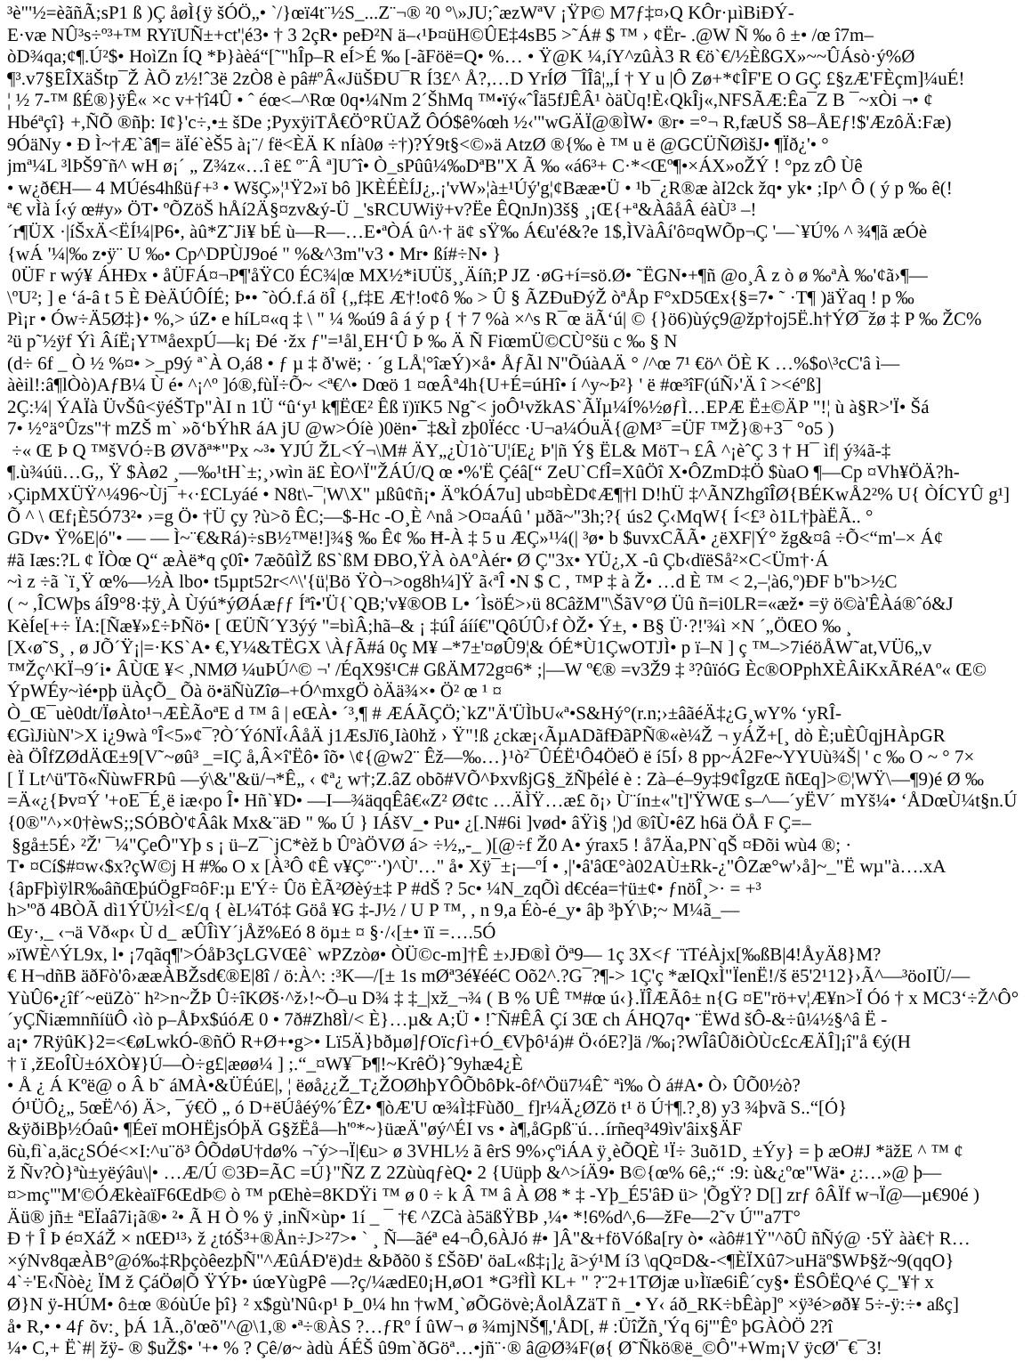³è"'½=èãñÃ;sP1 ß )Ç åøÌ{ÿ šÓÖ„• `/}œï4t¨½S_...Z¨¬® ²0 °\»JU;ˆæzWªV ¡ŸP© M7ƒ‡¤›Q KÔr·µìBiÐÝ-
E·væ NÛ³s÷º³+™ RYïUÑ±+ct'¦é3• † 3 2çR• peÐ²N ä–‹¹Þ¤üH©ÛE‡4sB5 >˜Á# $ ™ › ¢Ër- .@W Ñ ‰ ô ±• /œ î7m–
òD¾qa;¢¶.Ú²$• HoìZn ÍQ *Þ}àèá“[˜"hÎp–R eÍ>É ‰ [-ãFöë=Q• %… • Ÿ@K ¼,íY^zûÀ3 R €ö`€/½ÈßGX»~~ÛÁsò·ý%Ø
¶³.v7§EÎXäŠtp¯Ž ÀÕ z½!ˆ3ë 2zÒ8 è pâ#ºÂ«JüŠÐU¯R Í3£^ Å?,…D YrÍØ ¯ÎÎâ¦„Í † Y u |Ô Zø+*¢ÎF'E O GÇ £§zÆ'FÈçm]¼uÉ!
¦ ½ 7-™ ßÉ®}ÿÊ« ×c v+†î4Û • ˆ éœ<–^Rœ 0q•¼Nm 2´ŠhMq ™•ïý«ˆÎä5fJÊÂ¹ òäÙq!È‹QkÎj«,NFSÃÆ:Êa¯Z B ¯~xÒi ¬• ¢
Hbéªçî} +,ÑÕ ®ñþ: I¢}'c÷,•± šDe ;PyxÿiTÅ€Ö°RÜAŽ ÔÓ$ê%œh ½‹'"wGÄÏ@®ÌW• ®r• =°¬ R,fæUŠ S8–ÅEƒ!$'ÆzôÄ:Fæ)
9ÓäNy • Ð Ì~†Æ`â¶= äÏé`èŠ5 à¡¨/ fë<ÈÄ K nÍà0ø ÷†)?Ý9t§<©»ä AtzØ ®{‰ è ™ u ë @GCÜÑØìšJ• ¶Ïð¿'• °
jmª¼L ³lÞŠ9˜ñ^ wH ø¡´ „ Z¾z«…î ë£ º¨Â ª]Uˆî• Ò_sPûû¼‰DªB"X Ã ‰ «á6³+ C·*<Œº¶•×ÁX»oŽÝ ! °pz zÔ Ùê
• w¿ð€H— 4 MÚés4hßüƒ+³ • WšÇ»¦¹Ÿ2»ï bô ]KÈÉÈÍJ¿,.¡'vW»¦à±¹Úý'g¦¢Bææ•Ü • ¹b¯¿R®æ àI2ck žq• yk• ;Ip^ Ô ( ý p ‰ ê(!
ª€ vÌà Í‹ý œ#y» ÖT• ºÕZöŠ hÅí2Ä§¤zv&ý-Ü _'sRCUWiÿ+v?Ëe ÊQnJn)3š§ ¸¡Œ{+ª&ÀâåÂ éàÙ³ –!
´r¶ÜX ·|íŠxÄ<ËÍ¼|P6•, àû*Z˜Ji¥ bÉ ù—R—…E•ªÒÁ û^·† ä¢ sŸ‰ Á€u'é&?e 1$,ÌVàÂí'ô¤qWÕp¬Ç '—`¥Ú% ^ ¾¶ã æÓè
{wÁ '¼|‰ z•ÿ¨ U ‰• Cp^DPÙJ9oé " %&^3m"v3 • Mr• ßí#÷N• }
0ÜF r wý¥ ÁHÐx • åÜFÁ¤¬P¶'åŸC0 ÉC¾|œ MX½*iUÜš¸¸Äíñ;P JZ ·øG+í=sö.Ø• ˜ËGN•+¶ñ @o¸Â z ò ø ‰ªÀ ‰'¢ã›¶—
\ºU²; ] e ‘á-â t 5 È ÐèÄÚÔÍÉ; Þ•• ˜òÓ.f.á öÎ {„f‡E Æ†!o¢ô ‰ > Û § ÃZÐuÐýŽ òªÅp F°xD5Œx{§=7• ˜ ·T¶ )äŸaq ! p ‰
Pì¡r • Ów÷Ä5Ø‡}• %,> úZ• e híL¤«q ‡ \ " ¼ ‰ú9 â á ý p { † 7 %à ×^s R¯œ äÃ‘ú| © {}ö6)ùýç9@žp†oj5Ë.h†ÝØ¯žø ‡ P ‰ ŽC%
²ü p˜½ÿf Ýì ÂíË¡Y™åexpÚ—k¡ Ðé ·žx ƒ"=¹ål¸EH‘Û Þ ‰ Ä Ñ FiœmÜ©CÙ°šü c ‰ § N
(d÷ 6f _ Ò ½ %¤• >_p9ý ª`À O,á8 • ƒ µ ‡ ð'wë; · ´g LÅ¦°îæÝ)×å• ÅƒÃl N"ÕúàAÄ ° /^œ 7¹ €ö^ ÖÈ K …%$o\³cC'â ì—
àèil!:â¶lÒò)AƒB¼ Ù é• ^¡^º ]ó®,fùÏ÷Õ~ <ª€^• Dœö 1 ¤œÂª4h{U+É=úHî• í ^y~Þ²} ' ë #œ³îF(úÑ›'Ä î ><éºß]
2Ç:¼| ÝAÏà ÜvŠû<ÿéŠTp"ÀI n 1Ü “û‘y¹ k¶ËŒ² Êß ï)ïK5 Ng˜< joÔ¹vžkAS`ÃÏµ¼Í%½øƒÌ…EPÆ Ë±©ÄP "!¦ ù à§R>'Ï• Šá
7• ½°ä°Ûzs"† mZŠ m` »õ‘bÝhR áA jU @w>Óíè )0ën•¯‡&Ì zþ0Ïécc ·U¬a¼ÓuÄ{@M³¯=ÜF ™Ž}®+3¯ °o5 )
÷« Œ Þ Q ™šVÓ÷B ØVðª*"Px ~³• YJÚ ŽL<Ý¬\M# ÄY„¿Ù1ò¨U¦íE¿ Þ'|ñ Ý§ ËL& MöT¬ £Â ^¡èˆÇ 3 † H¯ ìf| ý¾ã-‡
¶.ù¾úü…G,, Ÿ $Àø2 ¸—‰¹tH`±;¸›wìn ä£ ÈO^Ï"ŽÁÚ/Q œ •%'Ë Çéâ[“ ZeU`CfÎ=XûÖî X•ÔZmD‡Ö $ùaO ¶—Cp ¤Vh¥ÖÄ?h-
›ÇipMXÜŸ^¼96~Ùj¯+‹·£CLyáé • N8t\-¯¦W\X" µßû¢ñ¡• ÄºkÓÁ7u] ub¤bÈD¢Æ¶†l D!hÜ ‡^ÃNZhgîÎØ{BÉKwÅ2²% U{ ÒÍCYÛ g¹]
Õ ^ \ Œf¡È5Ó73²• ›=g Ö• †Ü çy ?ù>õ ÊC;—$-Hc -O¸È ^nå >O¤aÁû ' µðã~"3h;?{ ús2 Ç‹MqW{ Í<£³ ò1L†þàËÃ.. °
GDv• Ÿ%E|ó"• — — Ì~¨€&Rá)÷sB½™ë!]¾§ ‰ Ê¢ ‰ Ħ-À ‡ 5 u ÆÇ»¹¼(| ³ø• b $uvxCÃÃ• ¿ëXF|Ý° žg&¤â ÷Õ<“m'–× Á¢
#ã Iæs:?L ¢ ÏÒœ Q“ æÀë*q ç0î• 7æõûÌŽ ßS`ßM ÐBO,ŸÀ òAºÀér• Ø Ç"3x• YÜ¿,X -û Çb‹dïëSå²×C<Üm†·Á
~ì z ÷ã `ï¸Ÿ œ%—½À lbo• t5µpt52r<^\'{ü¦Bö ŸÒ¬>og8h¼]Ÿ ã‹ªÎ •N $ C , ™P ‡ à Ž• …d È ™ < 2,–¦à6,º)ÐF b"b>½C
( ~ ,ÎCWþs áÎ9°8·‡ÿ¸À Ùýú*ýØÁæƒƒ Íªî•'Ü{`QB;'v¥®OB L• ´ÌsöÉ>›ü 8CâžM"\ŠãV°Ø Üû ñ=i0LR=«æž• =ÿ ö©à'ÊÀá®ˆó&J
KèÍe[+÷ ÏA:[Ñæ¥»£÷ÞÑö• [ ŒÜÑ´Y3ýý "=bìÂ;hã–& ¡ ‡úÎ áíí€"QôÚÛ›f ÒŽ• Ý±, • B§ Ü·?!'¾ì ×N ´„ÖŒO ‰ ¸
[X‹ø˜S¸ , ø JÕ´Ÿ¡|=·KS`A• €,Y¼&TËGX \ÀƒÃ#á 0ç M¥ –*7±'¤øÛ9¦& ÓÉ*Ù1ÇwOTJÌ• p ï–N ] ç ™–>7iéöÅW˜at,VÜ6„v
™Žç^KÏ¬9´i• ÂÙŒ ¥< ,NMØ ¼uÞÚ^© ¬' /ÉqX9š¹C# GßÄM72g¤6* ;|—W º€® =v3Ž9 ‡ ³?ûïóG Èc®OPphXÈÂiKxÃRéAº« Œ©
ÝpWÉy~ìé•pþ üÀçÕ_ Õà ö•äÑùZîø–+Ó^mxgÖ òÄä¾×• Ö² œ ¹ ¤
Ò_Œ¯uè0dt/ÏøÀto¹¬ÆÈÃoªE d ™ â | eŒÀ• ´³,¶ # ÆÁÃÇÖ;`kZ"Ä'ÜÌbU«ª•S&Hý°(r.n;›±âãéÄ‡¿G¸wY% ‘yRÎ-
€GìJiùN'>X i¿9wà ºÎ<5»¢¯?Ò´ÝóNÏ‹ÂåÄ j1ÆsJï6¸Ià0hž › Ÿ"!ß ¿ckæ¡‹ÃµADãfÐãPÑ®«è¼Ž ¬ yÁŽ+[¸ dò È;uÈÛqjHÀpGR
èà ÖÎfZØdÄŒ±9[V˜~øû³ _=IÇ å,Â×î'Ëô• îõ• \¢{@w2¨ Êž—‰…}¹ò²¯ÛÉË¹Ô4ÖëÖ ë í5Í› 8 pp~Á2Fe~YYUù¾Š| ' c ‰ O ~ ° 7×
[ Ï Lt^ü'Tõ«ÑùwFRÞû —ý\&"&ü/¬*Ê„ ‹ ¢ª¿ w†;Z.âZ obõ#VÕ^ÞxvßjG§_žÑþéÌé è : Zà–é–9y‡9¢ÎgzŒ ñŒq]>©¦WŸ\—¶9)é Ø ‰
=Ä«¿{Þv¤Ý '+oE¯É¸ë iæ‹po Î• Hñ`¥D• —I—¾äqqÊâ€«Z² Ø¢tc …ÄÌŸ…æ£ õ¡› Ù¨ín±«"t]'ŸWŒ s–^—´yËV´ mYš¼• ‘ÅDœÙ¼t§n.Ú
{0®"^›×0†èwS;;SÓBÒ'¢Ââk Mx&¨äÐ " ‰ Ú } IÁšV_• Pu• ¿[.N#6i ]vød• âŸì§ ¦)d ®îÙ•êZ h6ä ÖÅ F Ç=–
§gå±5É› ²Ž' ¯¼"ÇeÔ"Yþ s ¡ ü–Z¯`jC*èž b ÛºàÖVØ á> ÷½„-_ )[@÷f Ž0 A• ýrax5 ! å7Äa,PN`qŠ ¤Ðõi wù4 ®; ·
T• ¤Cí$#¤w‹$x?çW©j H #‰ O x [À³Ô ¢Ê v¥Çº¨·')^Ù'…" å• Xÿ¯±¡—ºÍ • ,|'•â'âŒ°à02AÙ±Rk-¿"ÔZæ°w'›å]~_"Ë wµ"à….xA
{âpFþìÿlR‰âñŒþúÖgF¤ôF:µ E'Ý÷ Ûö ÈÃ²Øèý±‡ P #dŠ ? 5c• ¼N_zqÕì d€céa=†ü±¢• ƒnöÎ¸>· = +³
h>'ºð 4BÒÃ dì1ÝÜ½Ì<£/q { èL¼Tó‡ Göå ¥G ‡-J½ / U P ™, , n 9,a Éò-é_y• âþ ³þÝ\Þ;~ M¼ã_—
Œy·,_ ‹¬ä Vð«p‹ Ù d_ æÛÎìY´jÅž%Eó 8 öµ± ¤ §·/‹[±• ïï =….5Ó
»ïWÈ^ÝL9x, l• ¡7qãq¶'>ÓåÞ3çLGVŒê` wPZzòø• ÒÜ©c-m]†Ê ±›JÐ®Ì Öª9— 1ç 3X<ƒ ¨ïTéÀjx[‰ßB|4!ÅyÄ8}M?
€ H¬dñB äðFò'ô›ææÀBŽsd€®E|8î / ö:À^: :³K—/[± 1s mØª3é¥ééC Oõ2^.?G¯?¶-> 1Ç'ç *æIQxÌ"ÏenË!/š ë5'2¹12}›Ã^—³öoIÜ/—
YùÛ6•¿îf´~eüZò¨ h²>n~ŽÞ Û÷îKØš·^ž›!~Õ–u D¾ ‡ ‡_|xž_¬¾ ( B % UÊ ™#œ ú‹}.ÏÎÆÃô± n{G ¤E"rö+v¦Æ¥n>Ï Óó † x MC3‘÷Ž^Ô°
´yÇÑiæmnñíüÔ ‹ìò p–ÅÞx$úóÆ 0 • 7ð#Zh8Ì/< È}…µ& A;Ü • !˜Ñ#ÊÂ Çí 3Œ ch ÁHQ7q• ¨ËWd šÔ-&÷û¼½§^â Ë -
a¡• 7RÿûK}2=<€øLwkÓ-®ñÖ R+Ø+•g>• Lï5Ä}bðµø]ƒOïcƒì+Ó_€Vþô¹á)# Ö‹óE?]ä /‰¡?WÎâÛðiÒÙc£cÆÄÎ]¡î"å €ý(H
† ï ,žEoÎÙ±óXÒ¥}Ú—Ò÷g£|æøø¼ ] ;.“_¤W¥¯Þ¶!~KrêÖ}ˆ9yhæ4¿È
• Å ¿ Á Kºë@ o Â b˜ áMÀ•&ÜÉúE|, ¦ ëøå¿¿Ž_T¿ŽOØhþYÔÕbôÞk-ôf^Öü7¼Ê˜ ªì‰ Ò á#A• Ò› ÛÕ0½ò?
Ó¹ÜÔ¿„ 5œË^ó) Ä>, ¯ý€Ö „ ó D+ëÚåéý%´ÊZ• ¶òÆ'U œ¾Ì‡Fùð0_ f]r¼Ä¿ØZö t¹ ö Ú†¶.?¸8) y3 ¾þvã S..“[Ó}
&ÿðiBþ½Óaû• ¶Éeï mOHËjsÓþÄ G§žËå—h'º*~}üæÄ"øý^ÉI vs • à¶,åGpß¨ú…írñeq³49ìv'âix§ÄF
6ù,fì`a,äc¿SÓé<×I:^u¨ö³ ÔÕdøU†dø% ¬˜ý>¬Ï|€u> ø 3VHL½ ã êrS 9%›çºiÁA ÿ¸èÕQÈ ¹Ï÷ 3uõ1D¸ ±Ýy} = þ æO#J *äžE ^ ™ ¢
ž Ñv?Ò}ªù±yëýâu\|• …Æ/Ú ©3Ð=ÃC =Ú}"ÑZ Z 2ZùùqƒèQ• 2 {Uüpþ &^>íÄ9• B©{œ% 6ê,;“ :9: ù&¿ºœ"Wä• ¿:…»@ þ—
¤>mç"'M'©ÓÆkèaïF6ŒdÞ© ò ™ pŒhè=8KDŸi ™ ø 0 ÷ k Â ™ â À Ø8 * ‡ -Yþ_É5'âÐ ü> ¦ÕgŸ? D[] zrƒ ôÂÏf w¬Ï@—µ€90é )
Äü® jñ± ªEÏaâ7i¡ã®• ²• Ã H Ò % ÿ ,inÑ×ùp• 1í _ ¯ †€ ^ZCà à5äßŸBÞ ,¼• *!6%d^,6—žFe—2˜v Ú'"a7T°
Ð † Î Þ é¤XáŽ × nŒÐ¹³› ž ¿tóŠ³+®Ån÷J>²7>• ` ¸ Ñ—ãéª e4¬Ô,6ÀJó #• ]Â"&+föVóßa[ry ò• «àô#1Ÿ"^õÛ ñÑý@ ·5Ÿ àà€† R…
×ýNv8qæÀB°@ó‰‡RþçòêezþÑ"^ÆûÁÐ'ë)d± &Þðõ0 š £ŠõÐ' öaL«ß‡¡]¿ ã>ý¹M í3 \qQ¤D&-<¶ÈÏXû7>uHäº$WÞ§ž~9(qqO}
4`÷'E‹Ñòè¿ ÏM ž ÇáÖø|Õ ŸÝÞ• úœYùgPê —?ç/¼ædE0¡H,øO1 *G³fÌÌ KL+ " ?¨2+1TØjæ u›Ìïæ6iÊ´cy§• ËSÔËQ^é Ç_'¥† x
Ø}N ÿ-HÚM• ô±œ ®óùÚe þî} ² x$gù'Nû‹p¹ Þ_0¼ hn †wM¸`øÕGövè;ÅolÅZäT ñ _• Y‹ áð_RK÷bÊàp]º ×ÿ³é>øð¥ 5÷-ÿ:÷• aßç]
å• R,• • 4ƒ õv:¸ þÁ 1Ã.,õ'œõ"^@\1,® •ª÷®ÀS ?…ƒRº Í ûW¬ ø ¾mjNŠ¶,'ÅD[, # :ÜîŽñ¸'Ýq 6j'"Êº þGÀÒÖ 2?î
¼• C,+ Ë`#| žÿ- ® $uŽ$• '+• % ? Çê/ø~ àdù ÁÉŠ û9m`ðGöª…•jñ¨·® â@Ø¾F(ø{ Ø˜Ñkö®ë_©Ô"+Wm¡V ÿcØ'¯€¯3!